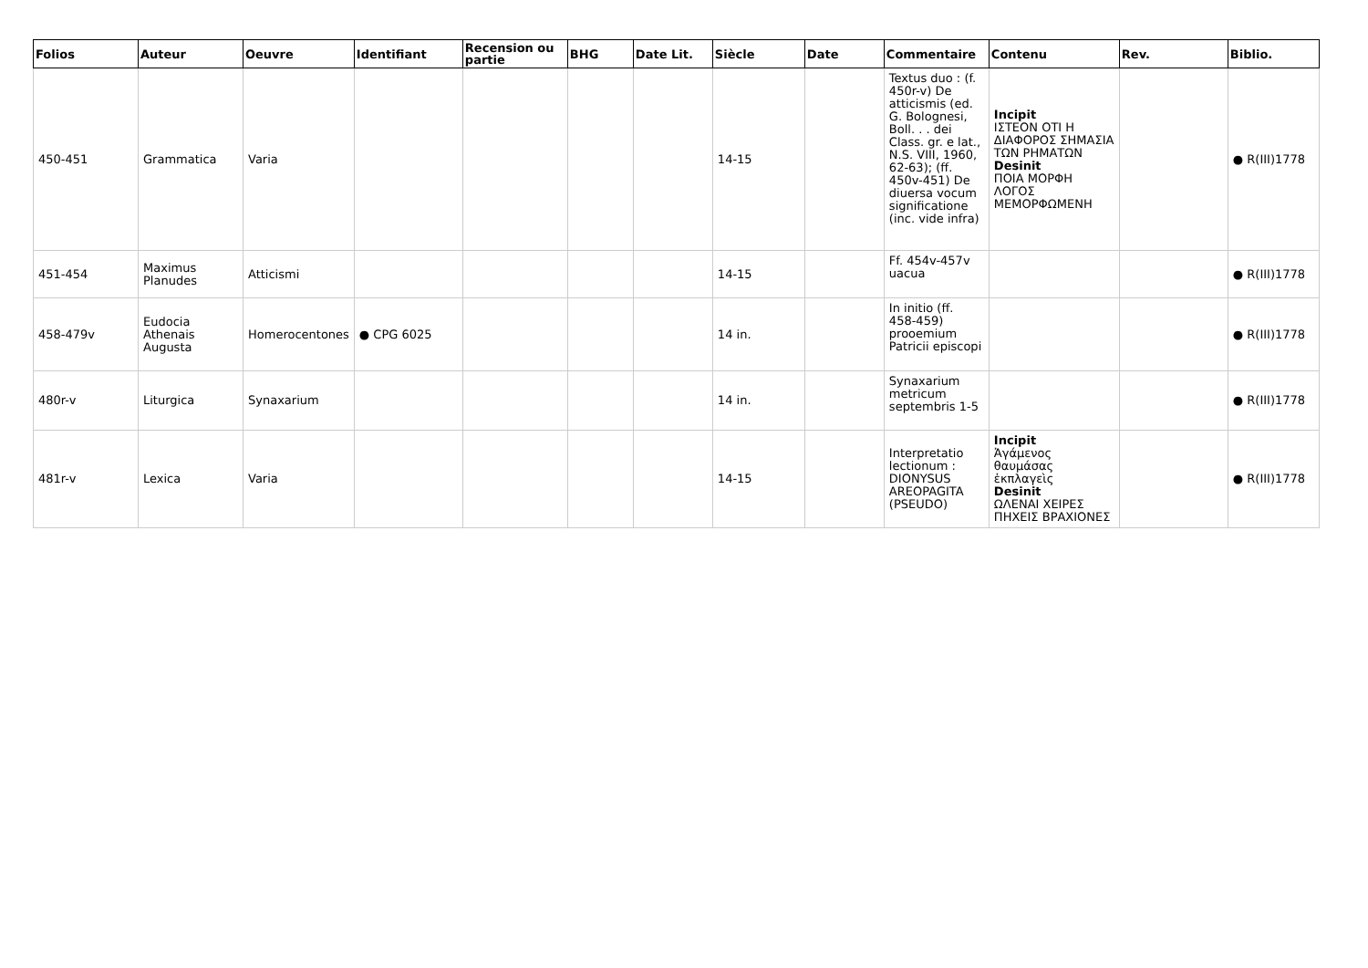| Folios | Auteur | Oeuvre | Identifiant | Recension ou partie | BHG | Date Lit. | Siècle | Date | Commentaire | Contenu | Rev. | Biblio. |
| --- | --- | --- | --- | --- | --- | --- | --- | --- | --- | --- | --- | --- |
| 450-451 | Grammatica | Varia | | | | | 14-15 | | Textus duo : (f. 450r-v) De atticismis (ed. G. Bolognesi, Boll. . . dei Class. gr. e lat., N.S. VIII, 1960, 62-63); (ff. 450v-451) De diuersa vocum significatione (inc. vide infra) | Incipit ΙΣΤΕΟΝ ΟΤΙ Η ΔΙΑΦΟΡΟΣ ΣΗΜΑΣΙΑ ΤΩΝ ΡΗΜΑΤΩΝ Desinit ΠΟΙΑ ΜΟΡΦΗ ΛΟΓΟΣ ΜΕΜΟΡΦΩΜΕΝΗ | | ● R(III)1778 |
| 451-454 | Maximus Planudes | Atticismi | | | | | 14-15 | | Ff. 454v-457v uacua | | | ● R(III)1778 |
| 458-479v | Eudocia Athenais Augusta | Homerocentones | ● CPG 6025 | | | | 14 in. | | In initio (ff. 458-459) prooemium Patricii episcopi | | | ● R(III)1778 |
| 480r-v | Liturgica | Synaxarium | | | | | 14 in. | | Synaxarium metricum septembris 1-5 | | | ● R(III)1778 |
| 481r-v | Lexica | Varia | | | | | 14-15 | | Interpretatio lectionum : DIONYSUS AREOPAGITA (PSEUDO) | Incipit Ἀγάμενος θαυμάσας ἐκπλαγεὶς Desinit ΩΛΕΝΑΙ ΧΕΙΡΕΣ ΠΗΧΕΙΣ ΒΡΑΧΙΟΝΕΣ | | ● R(III)1778 |